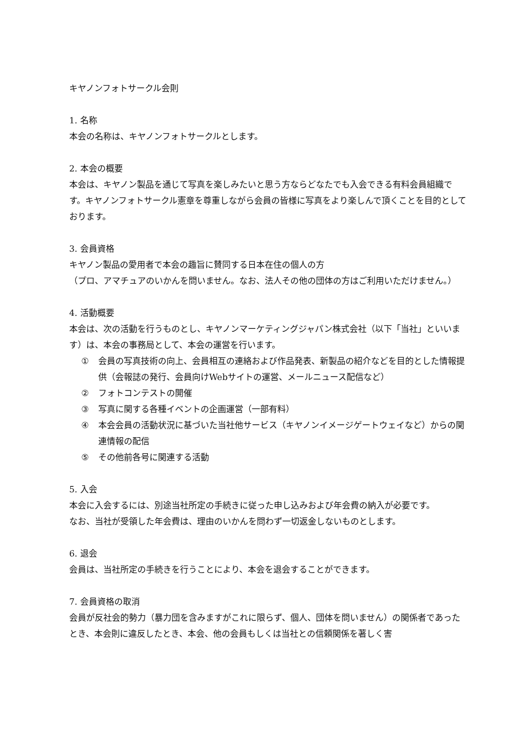キヤノンフォトサークル会則
1. 名称
本会の名称は、キヤノンフォトサークルとします。
2. 本会の概要
本会は、キヤノン製品を通じて写真を楽しみたいと思う方ならどなたでも入会できる有料会員組織です。キヤノンフォトサークル憲章を尊重しながら会員の皆様に写真をより楽しんで頂くことを目的としております。
3. 会員資格
キヤノン製品の愛用者で本会の趣旨に賛同する日本在住の個人の方
（プロ、アマチュアのいかんを問いません。なお、法人その他の団体の方はご利用いただけません。）
4. 活動概要
本会は、次の活動を行うものとし、キヤノンマーケティングジャパン株式会社（以下「当社」といいます）は、本会の事務局として、本会の運営を行います。
① 会員の写真技術の向上、会員相互の連絡および作品発表、新製品の紹介などを目的とした情報提供（会報誌の発行、会員向けWebサイトの運営、メールニュース配信など）
② フォトコンテストの開催
③ 写真に関する各種イベントの企画運営（一部有料）
④ 本会会員の活動状況に基づいた当社他サービス（キヤノンイメージゲートウェイなど）からの関連情報の配信
⑤ その他前各号に関連する活動
5. 入会
本会に入会するには、別途当社所定の手続きに従った申し込みおよび年会費の納入が必要です。
なお、当社が受領した年会費は、理由のいかんを問わず一切返金しないものとします。
6. 退会
会員は、当社所定の手続きを行うことにより、本会を退会することができます。
7. 会員資格の取消
会員が反社会的勢力（暴力団を含みますがこれに限らず、個人、団体を問いません）の関係者であったとき、本会則に違反したとき、本会、他の会員もしくは当社との信頼関係を著しく害